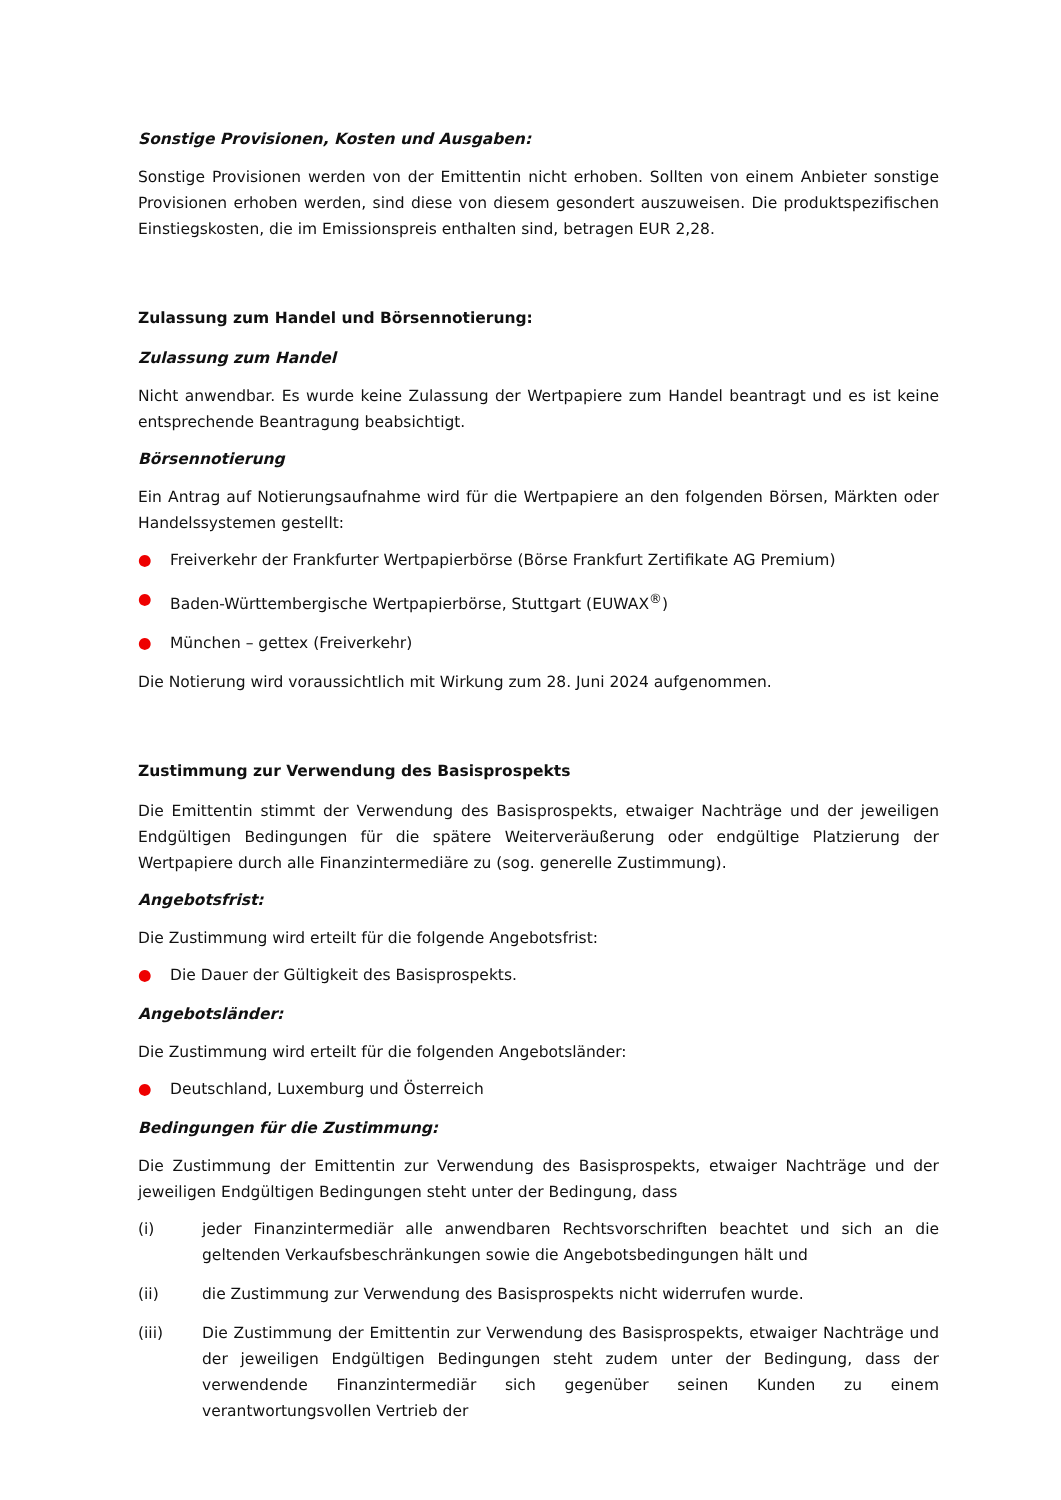Sonstige Provisionen, Kosten und Ausgaben:
Sonstige Provisionen werden von der Emittentin nicht erhoben. Sollten von einem Anbieter sonstige Provisionen erhoben werden, sind diese von diesem gesondert auszuweisen. Die produktspezifischen Einstiegskosten, die im Emissionspreis enthalten sind, betragen EUR 2,28.
Zulassung zum Handel und Börsennotierung:
Zulassung zum Handel
Nicht anwendbar. Es wurde keine Zulassung der Wertpapiere zum Handel beantragt und es ist keine entsprechende Beantragung beabsichtigt.
Börsennotierung
Ein Antrag auf Notierungsaufnahme wird für die Wertpapiere an den folgenden Börsen, Märkten oder Handelssystemen gestellt:
● Freiverkehr der Frankfurter Wertpapierbörse (Börse Frankfurt Zertifikate AG Premium)
● Baden-Württembergische Wertpapierbörse, Stuttgart (EUWAX<sup>®</sup>)
● München – gettex (Freiverkehr)
Die Notierung wird voraussichtlich mit Wirkung zum 28. Juni 2024 aufgenommen.
Zustimmung zur Verwendung des Basisprospekts
Die Emittentin stimmt der Verwendung des Basisprospekts, etwaiger Nachträge und der jeweiligen Endgültigen Bedingungen für die spätere Weiterveräußerung oder endgültige Platzierung der Wertpapiere durch alle Finanzintermediäre zu (sog. generelle Zustimmung).
Angebotsfrist:
Die Zustimmung wird erteilt für die folgende Angebotsfrist:
● Die Dauer der Gültigkeit des Basisprospekts.
Angebotsländer:
Die Zustimmung wird erteilt für die folgenden Angebotsländer:
● Deutschland, Luxemburg und Österreich
Bedingungen für die Zustimmung:
Die Zustimmung der Emittentin zur Verwendung des Basisprospekts, etwaiger Nachträge und der jeweiligen Endgültigen Bedingungen steht unter der Bedingung, dass
(i) jeder Finanzintermediär alle anwendbaren Rechtsvorschriften beachtet und sich an die geltenden Verkaufsbeschränkungen sowie die Angebotsbedingungen hält und
(ii) die Zustimmung zur Verwendung des Basisprospekts nicht widerrufen wurde.
(iii) Die Zustimmung der Emittentin zur Verwendung des Basisprospekts, etwaiger Nachträge und der jeweiligen Endgültigen Bedingungen steht zudem unter der Bedingung, dass der verwendende Finanzintermediär sich gegenüber seinen Kunden zu einem verantwortungsvollen Vertrieb der